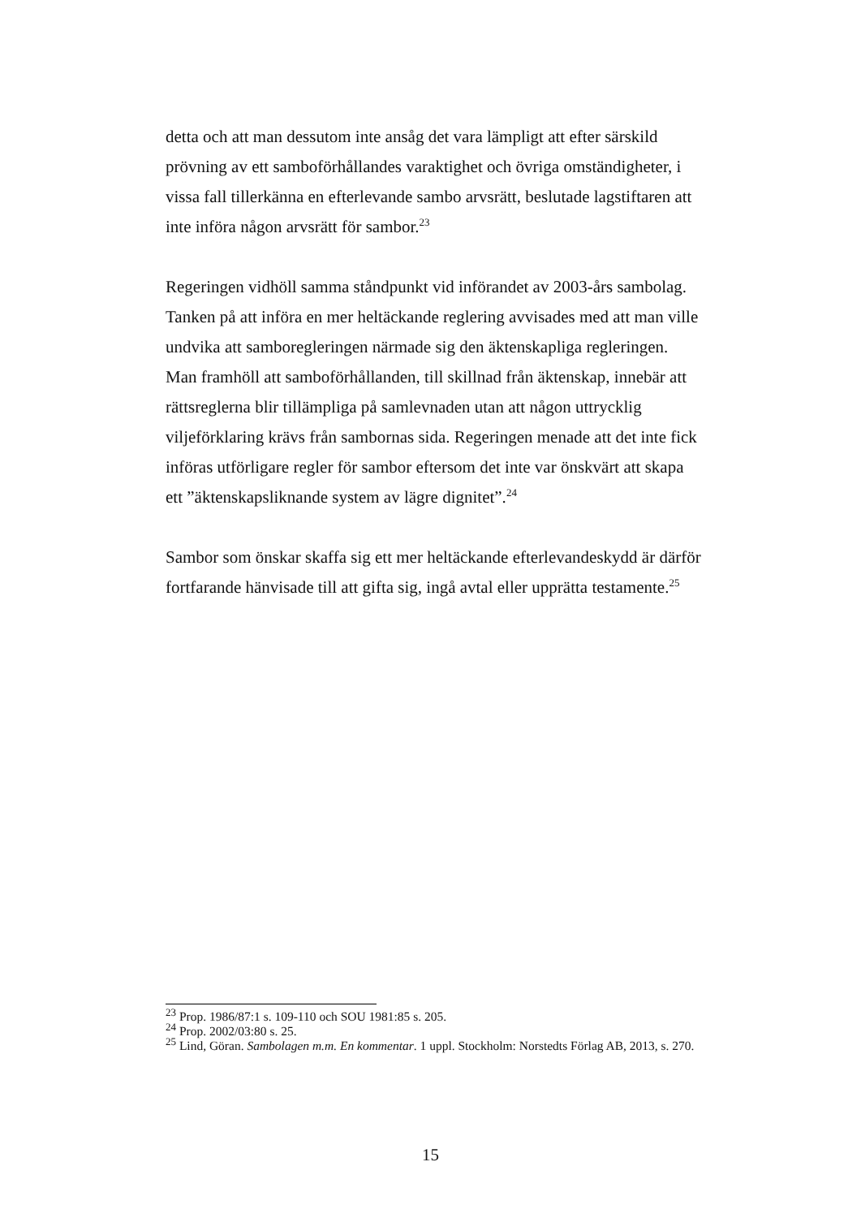detta och att man dessutom inte ansåg det vara lämpligt att efter särskild prövning av ett samboförhållandes varaktighet och övriga omständigheter, i vissa fall tillerkänna en efterlevande sambo arvsrätt, beslutade lagstiftaren att inte införa någon arvsrätt för sambor.<sup>23</sup>
Regeringen vidhöll samma ståndpunkt vid införandet av 2003-års sambolag. Tanken på att införa en mer heltäckande reglering avvisades med att man ville undvika att samboregleringen närmade sig den äktenskapliga regleringen. Man framhöll att samboförhållanden, till skillnad från äktenskap, innebär att rättsreglerna blir tillämpliga på samlevnaden utan att någon uttrycklig viljeförklaring krävs från sambornas sida. Regeringen menade att det inte fick införas utförligare regler för sambor eftersom det inte var önskvärt att skapa ett ”äktenskapsliknande system av lägre dignitet”.<sup>24</sup>
Sambor som önskar skaffa sig ett mer heltäckande efterlevandeskydd är därför fortfarande hänvisade till att gifta sig, ingå avtal eller upprätta testamente.<sup>25</sup>
<sup>23</sup> Prop. 1986/87:1 s. 109-110 och SOU 1981:85 s. 205.
<sup>24</sup> Prop. 2002/03:80 s. 25.
<sup>25</sup> Lind, Göran. Sambolagen m.m. En kommentar. 1 uppl. Stockholm: Norstedts Förlag AB, 2013, s. 270.
15